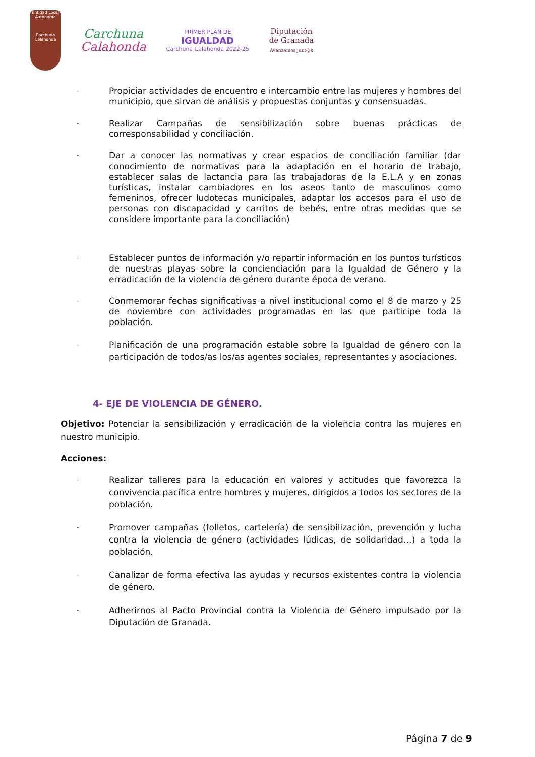Entidad Local Autónoma
Carchuna Calahonda
Carchuna
Calahonda
PRIMER PLAN DE
IGUALDAD
Carchuna Calahonda 2022-25
Diputación
de Granada
Avanzamos junt@s
-
Propiciar actividades de encuentro e intercambio entre las mujeres y hombres del municipio, que sirvan de análisis y propuestas conjuntas y consensuadas.
-
Realizar Campañas de sensibilización sobre buenas prácticas de corresponsabilidad y conciliación.
-
Dar a conocer las normativas y crear espacios de conciliación familiar (dar conocimiento de normativas para la adaptación en el horario de trabajo, establecer salas de lactancia para las trabajadoras de la E.L.A y en zonas turísticas, instalar cambiadores en los aseos tanto de masculinos como femeninos, ofrecer ludotecas municipales, adaptar los accesos para el uso de personas con discapacidad y carritos de bebés, entre otras medidas que se considere importante para la conciliación)
-
Establecer puntos de información y/o repartir información en los puntos turísticos de nuestras playas sobre la concienciación para la Igualdad de Género y la erradicación de la violencia de género durante época de verano.
-
Conmemorar fechas significativas a nivel institucional como el 8 de marzo y 25 de noviembre con actividades programadas en las que participe toda la población.
-
Planificación de una programación estable sobre la Igualdad de género con la participación de todos/as los/as agentes sociales, representantes y asociaciones.
4- EJE DE VIOLENCIA DE GÉNERO.
Objetivo: Potenciar la sensibilización y erradicación de la violencia contra las mujeres en nuestro municipio.
Acciones:
-
Realizar talleres para la educación en valores y actitudes que favorezca la convivencia pacífica entre hombres y mujeres, dirigidos a todos los sectores de la población.
-
Promover campañas (folletos, cartelería) de sensibilización, prevención y lucha contra la violencia de género (actividades lúdicas, de solidaridad…) a toda la población.
-
Canalizar de forma efectiva las ayudas y recursos existentes contra la violencia de género.
-
Adherirnos al Pacto Provincial contra la Violencia de Género impulsado por la Diputación de Granada.
Página 7 de 9